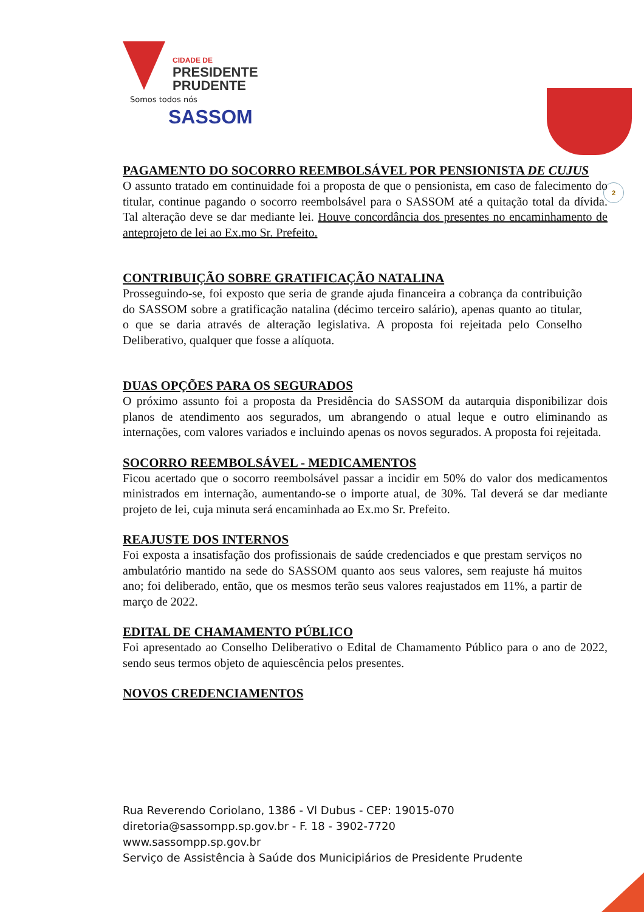2
CIDADE DE
PRESIDENTE
PRUDENTE
Somos todos nós
SASSOM
PAGAMENTO DO SOCORRO REEMBOLSÁVEL POR PENSIONISTA DE CUJUS
O assunto tratado em continuidade foi a proposta de que o pensionista, em caso de falecimento do titular, continue pagando o socorro reembolsável para o SASSOM até a quitação total da dívida. Tal alteração deve se dar mediante lei. Houve concordância dos presentes no encaminhamento de anteprojeto de lei ao Ex.mo Sr. Prefeito.
CONTRIBUIÇÃO SOBRE GRATIFICAÇÃO NATALINA
Prosseguindo-se, foi exposto que seria de grande ajuda financeira a cobrança da contribuição do SASSOM sobre a gratificação natalina (décimo terceiro salário), apenas quanto ao titular, o que se daria através de alteração legislativa. A proposta foi rejeitada pelo Conselho Deliberativo, qualquer que fosse a alíquota.
DUAS OPÇÕES PARA OS SEGURADOS
O próximo assunto foi a proposta da Presidência do SASSOM da autarquia disponibilizar dois planos de atendimento aos segurados, um abrangendo o atual leque e outro eliminando as internações, com valores variados e incluindo apenas os novos segurados. A proposta foi rejeitada.
SOCORRO REEMBOLSÁVEL - MEDICAMENTOS
Ficou acertado que o socorro reembolsável passar a incidir em 50% do valor dos medicamentos ministrados em internação, aumentando-se o importe atual, de 30%. Tal deverá se dar mediante projeto de lei, cuja minuta será encaminhada ao Ex.mo Sr. Prefeito.
REAJUSTE DOS INTERNOS
Foi exposta a insatisfação dos profissionais de saúde credenciados e que prestam serviços no ambulatório mantido na sede do SASSOM quanto aos seus valores, sem reajuste há muitos ano; foi deliberado, então, que os mesmos terão seus valores reajustados em 11%, a partir de março de 2022.
EDITAL DE CHAMAMENTO PÚBLICO
Foi apresentado ao Conselho Deliberativo o Edital de Chamamento Público para o ano de 2022, sendo seus termos objeto de aquiescência pelos presentes.
NOVOS CREDENCIAMENTOS
Rua Reverendo Coriolano, 1386 - Vl Dubus - CEP: 19015-070
diretoria@sassompp.sp.gov.br - F. 18 - 3902-7720
www.sassompp.sp.gov.br
Serviço de Assistência à Saúde dos Municipiários de Presidente Prudente